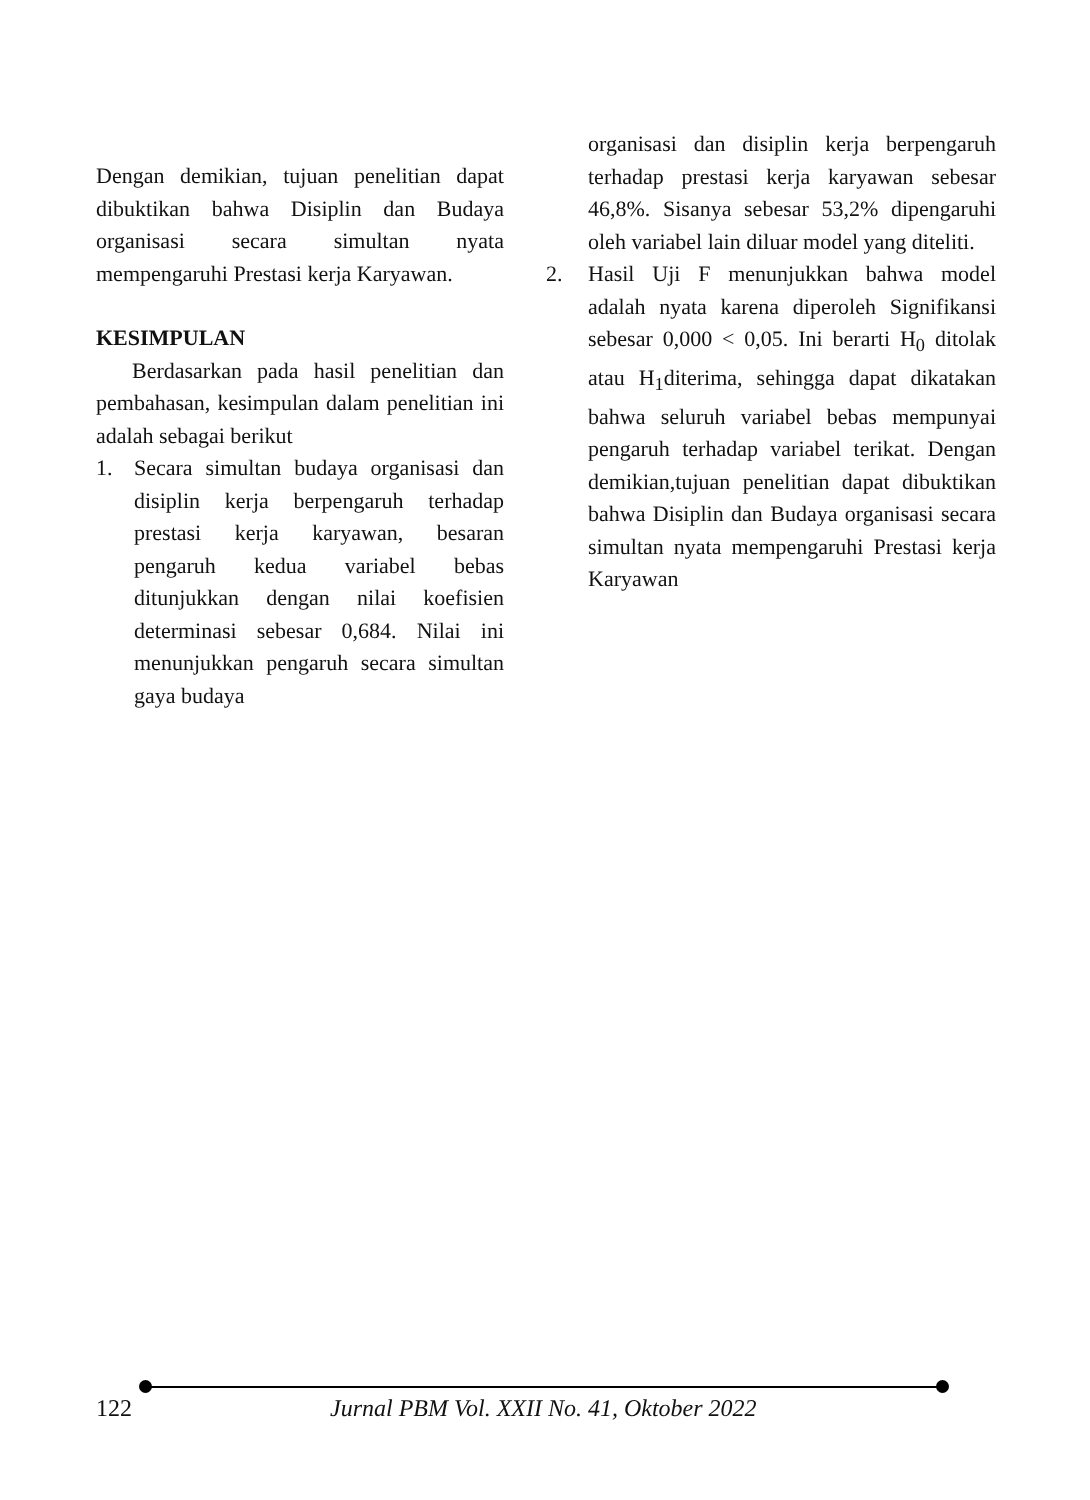Dengan demikian, tujuan penelitian dapat dibuktikan bahwa Disiplin dan Budaya organisasi secara simultan nyata mempengaruhi Prestasi kerja Karyawan.
KESIMPULAN
Berdasarkan pada hasil penelitian dan pembahasan, kesimpulan dalam penelitian ini adalah sebagai berikut
1. Secara simultan budaya organisasi dan disiplin kerja berpengaruh terhadap prestasi kerja karyawan, besaran pengaruh kedua variabel bebas ditunjukkan dengan nilai koefisien determinasi sebesar 0,684. Nilai ini menunjukkan pengaruh secara simultan gaya budaya
organisasi dan disiplin kerja berpengaruh terhadap prestasi kerja karyawan sebesar 46,8%. Sisanya sebesar 53,2% dipengaruhi oleh variabel lain diluar model yang diteliti.
2. Hasil Uji F menunjukkan bahwa model adalah nyata karena diperoleh Signifikansi sebesar 0,000 < 0,05. Ini berarti H<sub>0</sub> ditolak atau H<sub>1</sub>diterima, sehingga dapat dikatakan bahwa seluruh variabel bebas mempunyai pengaruh terhadap variabel terikat. Dengan demikian,tujuan penelitian dapat dibuktikan bahwa Disiplin dan Budaya organisasi secara simultan nyata mempengaruhi Prestasi kerja Karyawan
122
Jurnal PBM Vol. XXII No. 41, Oktober 2022